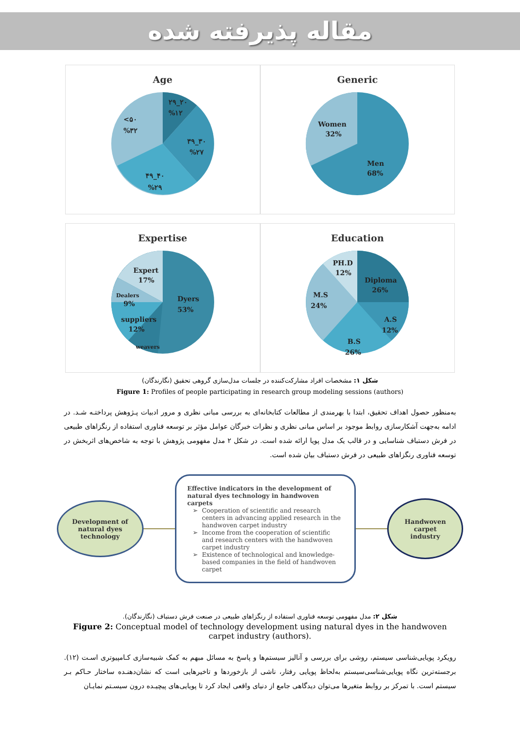مقاله پذیرفته شده
Age
۲۹_۲۰
%۱۲
<۵۰
%۳۲
۳۹_۳۰
%۲۷
۴۹_۴۰
%۲۹
Generic
Women
32%
Men
68%
Expertise
Expert
17%
Dealers
9%
suppliers
12%
weavers
Dyers
53%
Education
PH.D
12%
Diploma
26%
M.S
24%
A.S
12%
B.S
26%
شکل ۱: مشخصات افراد مشارکت‌کننده در جلسات مدل‌سازی گروهی تحقیق (نگارندگان)
Figure 1: Profiles of people participating in research group modeling sessions (authors)
به‌منظور حصول اهداف تحقیق، ابتدا با بهرمندی از مطالعات کتابخانه‌ای به بررسی مبانی نظری و مرور ادبیات پـژوهش پرداختـه شـد. در ادامه به‌جهت آشکارسازی روابط موجود بر اساس مبانی نظری و نظرات خبرگان عوامل مؤثر بر توسعه فناوری استفاده از رنگزاهای طبیعی در فرش دستباف شناسایی و در قالب یک مدل پویا ارائه شده است. در شکل ۲ مدل مفهومی پژوهش با توجه به شاخص‌های اثربخش در توسعه فناوری رنگزاهای طبیعی در فرش دستباف بیان شده است.
Development of
natural dyes
technology
Effective indicators in the development of natural dyes technology in handwoven carpets
Cooperation of scientific and research centers in advancing applied research in the handwoven carpet industry
Income from the cooperation of scientific and research centers with the handwoven carpet industry
Existence of technological and knowledge-based companies in the field of handwoven carpet
Handwoven
carpet
industry
شکل ۲: مدل مفهومی توسعه فناوری استفاده از رنگزاهای طبیعی در صنعت فرش دستباف (نگارندگان).
Figure 2: Conceptual model of technology development using natural dyes in the handwoven carpet industry (authors).
رویکرد پویایی‌شناسی سیستم، روشی برای بررسی و آنالیز سیستم‌ها و پاسخ به مسائل مبهم به کمک شبیه‌سازی کـامپیوتری اسـت (۱۲). برجسته‌ترین نگاه پویایی‌شناسی‌سیستم به‌لحاظ پویایی رفتار، ناشی از بازخوردها و تاخیرهایی است که نشان‌دهنـده ساختار حـاکم بـر سیستم است. با تمرکز بر روابط متغیرها می‌توان دیدگاهی جامع از دنیای واقعی ایجاد کرد تا پویایی‌های پیچیـده درون سیسـتم نمایـان